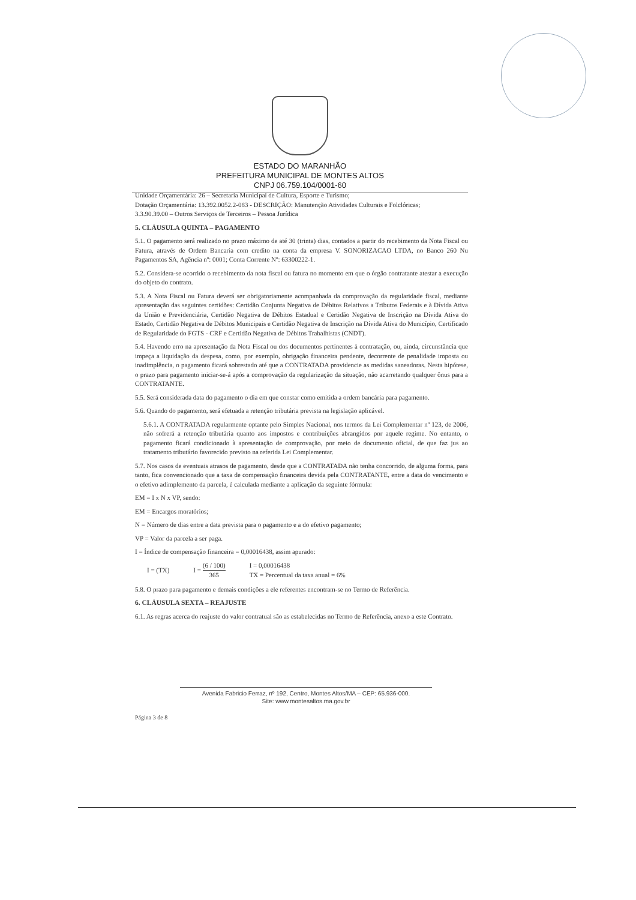ESTADO DO MARANHÃO
PREFEITURA MUNICIPAL DE MONTES ALTOS
CNPJ 06.759.104/0001-60
Unidade Orçamentária: 26 – Secretaria Municipal de Cultura, Esporte e Turismo;
Dotação Orçamentária: 13.392.0052.2-083 - DESCRIÇÃO: Manutenção Atividades Culturais e Folclóricas;
3.3.90.39.00 – Outros Serviços de Terceiros – Pessoa Jurídica
5. CLÁUSULA QUINTA – PAGAMENTO
5.1. O pagamento será realizado no prazo máximo de até 30 (trinta) dias, contados a partir do recebimento da Nota Fiscal ou Fatura, através de Ordem Bancaria com credito na conta da empresa V. SONORIZACAO LTDA, no Banco 260 Nu Pagamentos SA, Agência nº: 0001; Conta Corrente Nº: 63300222-1.
5.2. Considera-se ocorrido o recebimento da nota fiscal ou fatura no momento em que o órgão contratante atestar a execução do objeto do contrato.
5.3. A Nota Fiscal ou Fatura deverá ser obrigatoriamente acompanhada da comprovação da regularidade fiscal, mediante apresentação das seguintes certidões: Certidão Conjunta Negativa de Débitos Relativos a Tributos Federais e à Dívida Ativa da União e Previdenciária, Certidão Negativa de Débitos Estadual e Certidão Negativa de Inscrição na Dívida Ativa do Estado, Certidão Negativa de Débitos Municipais e Certidão Negativa de Inscrição na Dívida Ativa do Município, Certificado de Regularidade do FGTS - CRF e Certidão Negativa de Débitos Trabalhistas (CNDT).
5.4. Havendo erro na apresentação da Nota Fiscal ou dos documentos pertinentes à contratação, ou, ainda, circunstância que impeça a liquidação da despesa, como, por exemplo, obrigação financeira pendente, decorrente de penalidade imposta ou inadimplência, o pagamento ficará sobrestado até que a CONTRATADA providencie as medidas saneadoras. Nesta hipótese, o prazo para pagamento iniciar-se-á após a comprovação da regularização da situação, não acarretando qualquer ônus para a CONTRATANTE.
5.5. Será considerada data do pagamento o dia em que constar como emitida a ordem bancária para pagamento.
5.6. Quando do pagamento, será efetuada a retenção tributária prevista na legislação aplicável.
5.6.1. A CONTRATADA regularmente optante pelo Simples Nacional, nos termos da Lei Complementar nº 123, de 2006, não sofrerá a retenção tributária quanto aos impostos e contribuições abrangidos por aquele regime. No entanto, o pagamento ficará condicionado à apresentação de comprovação, por meio de documento oficial, de que faz jus ao tratamento tributário favorecido previsto na referida Lei Complementar.
5.7. Nos casos de eventuais atrasos de pagamento, desde que a CONTRATADA não tenha concorrido, de alguma forma, para tanto, fica convencionado que a taxa de compensação financeira devida pela CONTRATANTE, entre a data do vencimento e o efetivo adimplemento da parcela, é calculada mediante a aplicação da seguinte fórmula:
EM = I x N x VP, sendo:
EM = Encargos moratórios;
N = Número de dias entre a data prevista para o pagamento e a do efetivo pagamento;
VP = Valor da parcela a ser paga.
I = Índice de compensação financeira = 0,00016438, assim apurado:
I = (TX) I = (6 / 100) 365 I = 0,00016438
TX = Percentual da taxa anual = 6%
5.8. O prazo para pagamento e demais condições a ele referentes encontram-se no Termo de Referência.
6. CLÁUSULA SEXTA – REAJUSTE
6.1. As regras acerca do reajuste do valor contratual são as estabelecidas no Termo de Referência, anexo a este Contrato.
Avenida Fabricio Ferraz, nº 192, Centro, Montes Altos/MA – CEP: 65.936-000.
Site: www.montesaltos.ma.gov.br
Página 3 de 8